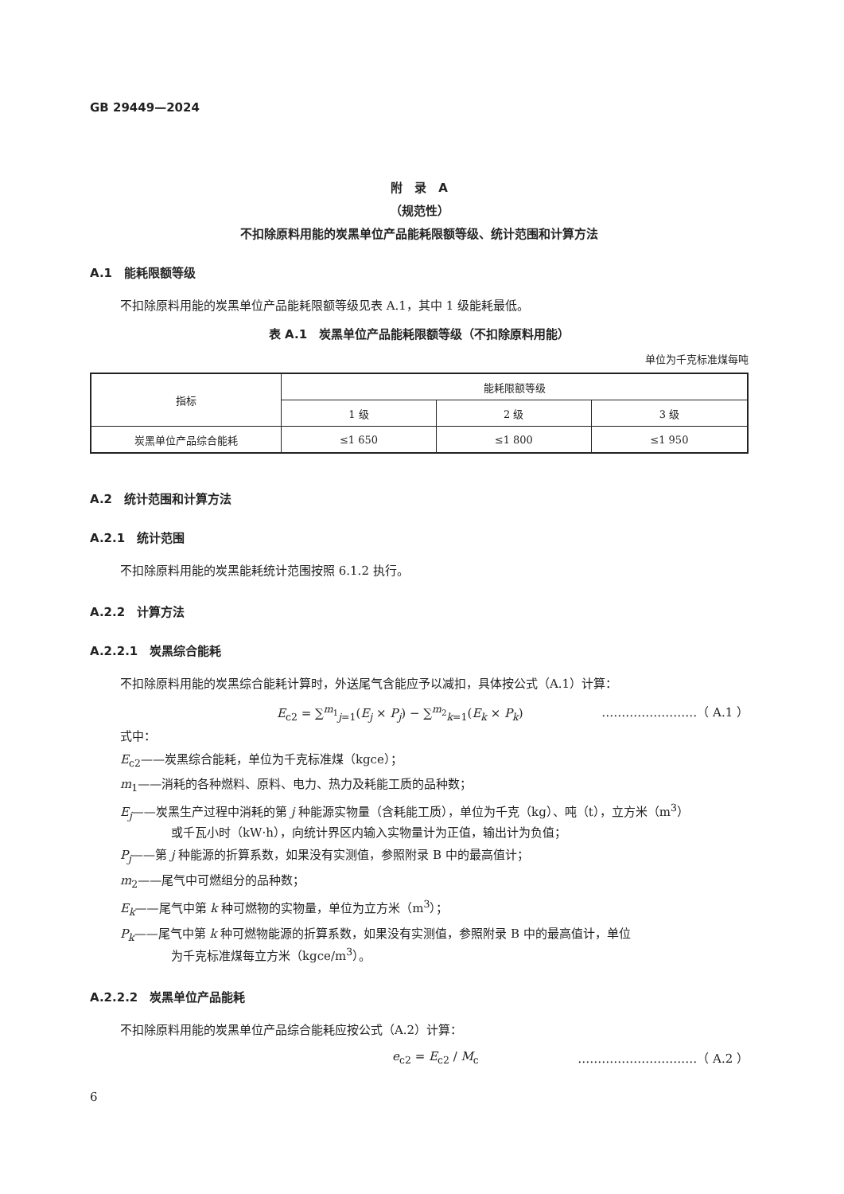GB 29449—2024
附　录　A
（规范性）
不扣除原料用能的炭黑单位产品能耗限额等级、统计范围和计算方法
A.1　能耗限额等级
不扣除原料用能的炭黑单位产品能耗限额等级见表 A.1，其中 1 级能耗最低。
表 A.1　炭黑单位产品能耗限额等级（不扣除原料用能）
单位为千克标准煤每吨
| 指标 | 能耗限额等级 | | |
| --- | --- | --- | --- |
| | 1 级 | 2 级 | 3 级 |
| 炭黑单位产品综合能耗 | ≤1 650 | ≤1 800 | ≤1 950 |
A.2　统计范围和计算方法
A.2.1　统计范围
不扣除原料用能的炭黑能耗统计范围按照 6.1.2 执行。
A.2.2　计算方法
A.2.2.1　炭黑综合能耗
不扣除原料用能的炭黑综合能耗计算时，外送尾气含能应予以减扣，具体按公式（A.1）计算：
E<sub>c2</sub> = ∑<sup>m<sub>1</sub></sup><sub>j=1</sub>(E<sub>j</sub> × P<sub>j</sub>) − ∑<sup>m<sub>2</sub></sup><sub>k=1</sub>(E<sub>k</sub> × P<sub>k</sub>) ……………………（ A.1 ）
式中：
E<sub>c2</sub>——炭黑综合能耗，单位为千克标准煤（kgce）；
m<sub>1</sub>——消耗的各种燃料、原料、电力、热力及耗能工质的品种数；
E<sub>j</sub>——炭黑生产过程中消耗的第 j 种能源实物量（含耗能工质），单位为千克（kg）、吨（t），立方米（m<sup>3</sup>）
或千瓦小时（kW·h），向统计界区内输入实物量计为正值，输出计为负值；
P<sub>j</sub>——第 j 种能源的折算系数，如果没有实测值，参照附录 B 中的最高值计；
m<sub>2</sub>——尾气中可燃组分的品种数；
E<sub>k</sub>——尾气中第 k 种可燃物的实物量，单位为立方米（m<sup>3</sup>）；
P<sub>k</sub>——尾气中第 k 种可燃物能源的折算系数，如果没有实测值，参照附录 B 中的最高值计，单位
为千克标准煤每立方米（kgce/m<sup>3</sup>）。
A.2.2.2　炭黑单位产品能耗
不扣除原料用能的炭黑单位产品综合能耗应按公式（A.2）计算：
e<sub>c2</sub> = E<sub>c2</sub> / M<sub>c</sub> …………………………（ A.2 ）
6